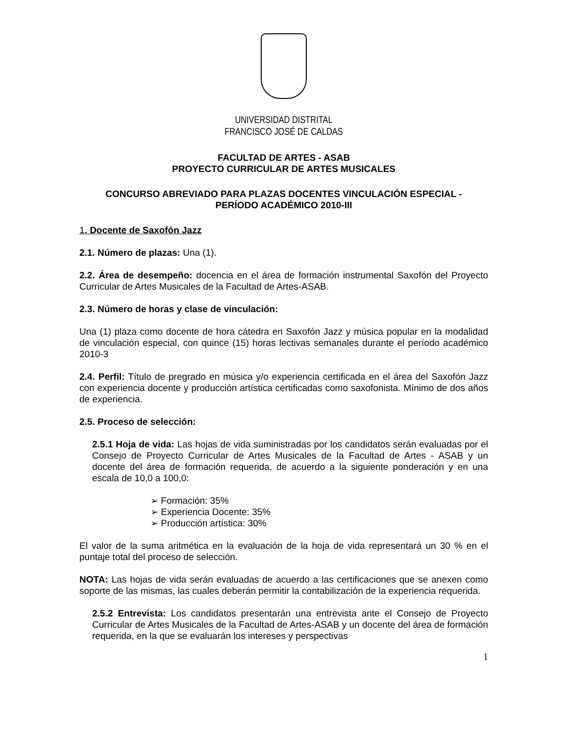UNIVERSIDAD DISTRITAL
FRANCISCO JOSÉ DE CALDAS
FACULTAD DE ARTES - ASAB
PROYECTO CURRICULAR DE ARTES MUSICALES
CONCURSO ABREVIADO PARA PLAZAS DOCENTES VINCULACIÓN ESPECIAL -
PERÍODO ACADÉMICO 2010-III
1. Docente de Saxofón Jazz
2.1. Número de plazas: Una (1).
2.2. Área de desempeño: docencia en el área de formación instrumental Saxofón del Proyecto Curricular de Artes Musicales de la Facultad de Artes-ASAB.
2.3. Número de horas y clase de vinculación:
Una (1) plaza como docente de hora cátedra en Saxofón Jazz y música popular en la modalidad de vinculación especial, con quince (15) horas lectivas semanales durante el período académico 2010-3
2.4. Perfil: Título de pregrado en música y/o experiencia certificada en el área del Saxofón Jazz con experiencia docente y producción artística certificadas como saxofonista. Mínimo de dos años de experiencia.
2.5. Proceso de selección:
2.5.1 Hoja de vida: Las hojas de vida suministradas por los candidatos serán evaluadas por el Consejo de Proyecto Curricular de Artes Musicales de la Facultad de Artes - ASAB y un docente del área de formación requerida, de acuerdo a la siguiente ponderación y en una escala de 10,0 a 100,0:
➢ Formación: 35%
➢ Experiencia Docente: 35%
➢ Producción artística: 30%
El valor de la suma aritmética en la evaluación de la hoja de vida representará un 30 % en el puntaje total del proceso de selección.
NOTA: Las hojas de vida serán evaluadas de acuerdo a las certificaciones que se anexen como soporte de las mismas, las cuales deberán permitir la contabilización de la experiencia requerida.
2.5.2 Entrevista: Los candidatos presentarán una entrevista ante el Consejo de Proyecto Curricular de Artes Musicales de la Facultad de Artes-ASAB y un docente del área de formación requerida, en la que se evaluarán los intereses y perspectivas
1